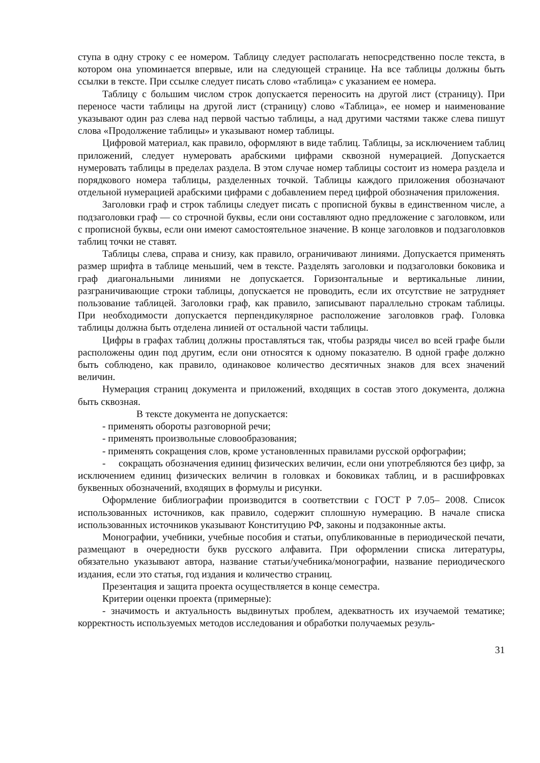ступа в одну строку с ее номером. Таблицу следует располагать непосредственно после текста, в котором она упоминается впервые, или на следующей странице. На все таблицы должны быть ссылки в тексте. При ссылке следует писать слово «таблица» с указанием ее номера.
Таблицу с большим числом строк допускается переносить на другой лист (страницу). При переносе части таблицы на другой лист (страницу) слово «Таблица», ее номер и наименование указывают один раз слева над первой частью таблицы, а над другими частями также слева пишут слова «Продолжение таблицы» и указывают номер таблицы.
Цифровой материал, как правило, оформляют в виде таблиц. Таблицы, за исключением таблиц приложений, следует нумеровать арабскими цифрами сквозной нумерацией. Допускается нумеровать таблицы в пределах раздела. В этом случае номер таблицы состоит из номера раздела и порядкового номера таблицы, разделенных точкой. Таблицы каждого приложения обозначают отдельной нумерацией арабскими цифрами с добавлением перед цифрой обозначения приложения.
Заголовки граф и строк таблицы следует писать с прописной буквы в единственном числе, а подзаголовки граф — со строчной буквы, если они составляют одно предложение с заголовком, или с прописной буквы, если они имеют самостоятельное значение. В конце заголовков и подзаголовков таблиц точки не ставят.
Таблицы слева, справа и снизу, как правило, ограничивают линиями. Допускается применять размер шрифта в таблице меньший, чем в тексте. Разделять заголовки и подзаголовки боковика и граф диагональными линиями не допускается. Горизонтальные и вертикальные линии, разграничивающие строки таблицы, допускается не проводить, если их отсутствие не затрудняет пользование таблицей. Заголовки граф, как правило, записывают параллельно строкам таблицы. При необходимости допускается перпендикулярное расположение заголовков граф. Головка таблицы должна быть отделена линией от остальной части таблицы.
Цифры в графах таблиц должны проставляться так, чтобы разряды чисел во всей графе были расположены один под другим, если они относятся к одному показателю. В одной графе должно быть соблюдено, как правило, одинаковое количество десятичных знаков для всех значений величин.
Нумерация страниц документа и приложений, входящих в состав этого документа, должна быть сквозная.
В тексте документа не допускается:
- применять обороты разговорной речи;
- применять произвольные словообразования;
- применять сокращения слов, кроме установленных правилами русской орфографии;
- сокращать обозначения единиц физических величин, если они употребляются без цифр, за исключением единиц физических величин в головках и боковиках таблиц, и в расшифровках буквенных обозначений, входящих в формулы и рисунки.
Оформление библиографии производится в соответствии с ГОСТ Р 7.05– 2008. Список использованных источников, как правило, содержит сплошную нумерацию. В начале списка использованных источников указывают Конституцию РФ, законы и подзаконные акты.
Монографии, учебники, учебные пособия и статьи, опубликованные в периодической печати, размещают в очередности букв русского алфавита. При оформлении списка литературы, обязательно указывают автора, название статьи/учебника/монографии, название периодического издания, если это статья, год издания и количество страниц.
Презентация и защита проекта осуществляется в конце семестра.
Критерии оценки проекта (примерные):
- значимость и актуальность выдвинутых проблем, адекватность их изучаемой тематике; корректность используемых методов исследования и обработки получаемых резуль-
31